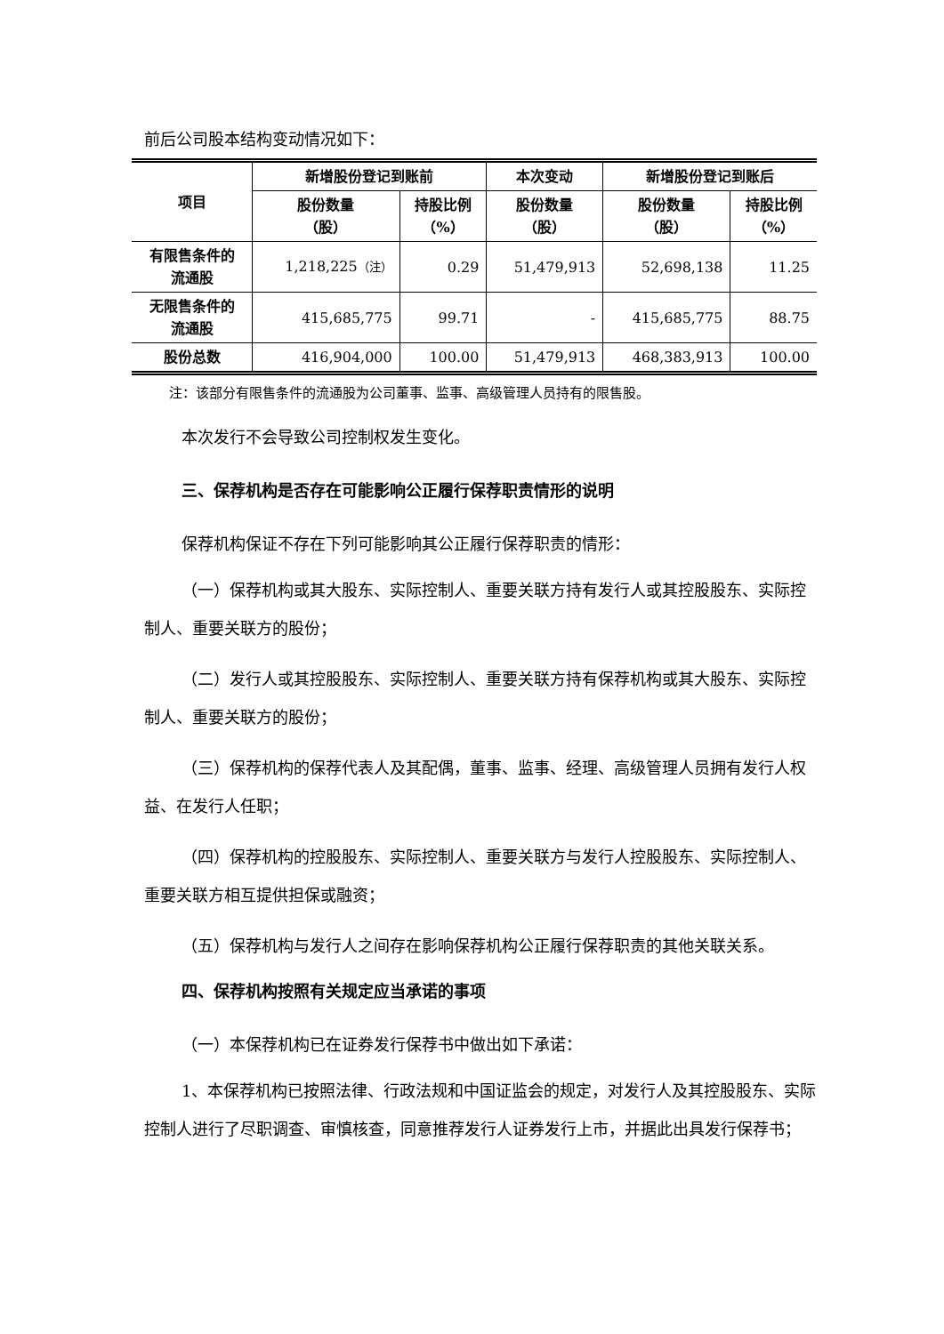前后公司股本结构变动情况如下：
| 项目 | 新增股份登记到账前 | | 本次变动 | 新增股份登记到账后 | |
| --- | --- | --- | --- | --- | --- |
| | 股份数量 （股） | 持股比例 （%） | 股份数量 （股） | 股份数量 （股） | 持股比例 （%） |
| 有限售条件的 流通股 | 1,218,225 （注） | 0.29 | 51,479,913 | 52,698,138 | 11.25 |
| 无限售条件的 流通股 | 415,685,775 | 99.71 | - | 415,685,775 | 88.75 |
| 股份总数 | 416,904,000 | 100.00 | 51,479,913 | 468,383,913 | 100.00 |
注：该部分有限售条件的流通股为公司董事、监事、高级管理人员持有的限售股。
本次发行不会导致公司控制权发生变化。
三、保荐机构是否存在可能影响公正履行保荐职责情形的说明
保荐机构保证不存在下列可能影响其公正履行保荐职责的情形：
（一）保荐机构或其大股东、实际控制人、重要关联方持有发行人或其控股股东、实际控制人、重要关联方的股份；
（二）发行人或其控股股东、实际控制人、重要关联方持有保荐机构或其大股东、实际控制人、重要关联方的股份；
（三）保荐机构的保荐代表人及其配偶，董事、监事、经理、高级管理人员拥有发行人权益、在发行人任职；
（四）保荐机构的控股股东、实际控制人、重要关联方与发行人控股股东、实际控制人、重要关联方相互提供担保或融资；
（五）保荐机构与发行人之间存在影响保荐机构公正履行保荐职责的其他关联关系。
四、保荐机构按照有关规定应当承诺的事项
（一）本保荐机构已在证券发行保荐书中做出如下承诺：
1、本保荐机构已按照法律、行政法规和中国证监会的规定，对发行人及其控股股东、实际控制人进行了尽职调查、审慎核查，同意推荐发行人证券发行上市，并据此出具发行保荐书；